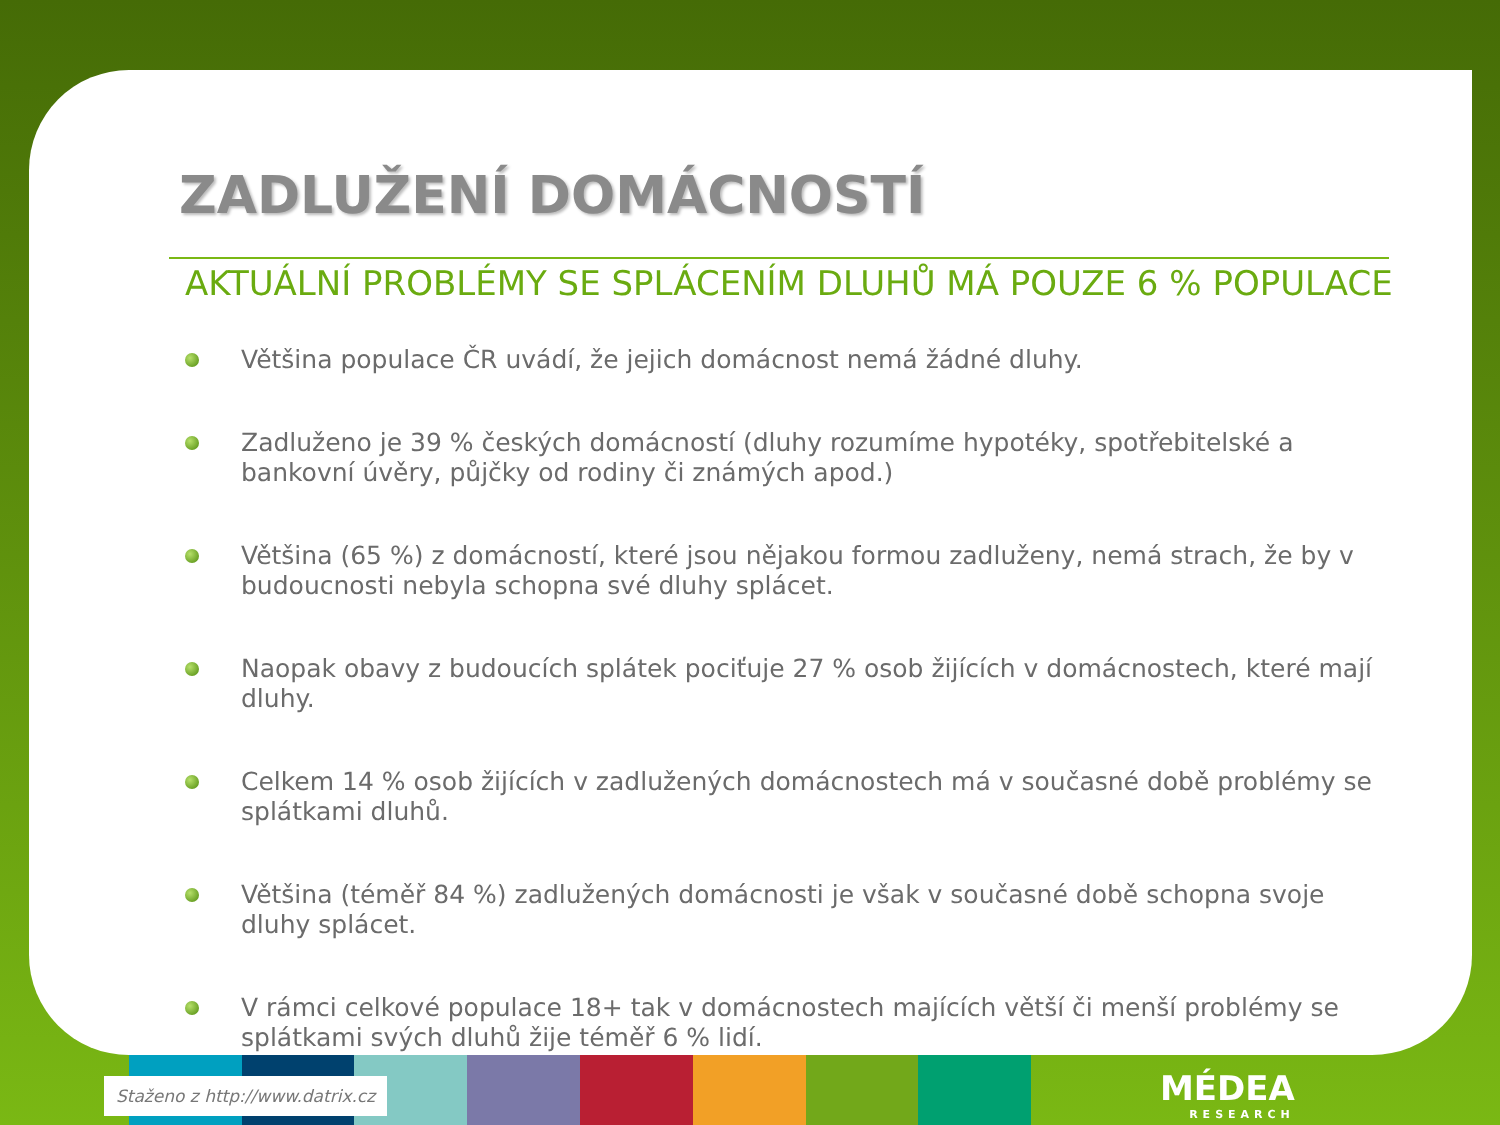ZADLUŽENÍ DOMÁCNOSTÍ
AKTUÁLNÍ PROBLÉMY SE SPLÁCENÍM DLUHŮ MÁ POUZE 6 % POPULACE
Většina populace ČR uvádí, že jejich domácnost nemá žádné dluhy.
Zadluženo je 39 % českých domácností (dluhy rozumíme hypotéky, spotřebitelské a bankovní úvěry, půjčky od rodiny či známých apod.)
Většina (65 %) z domácností, které jsou nějakou formou zadluženy, nemá strach, že by v budoucnosti nebyla schopna své dluhy splácet.
Naopak obavy z budoucích splátek pociťuje 27 % osob žijících v domácnostech, které mají dluhy.
Celkem 14 % osob žijících v zadlužených domácnostech má v současné době problémy se splátkami dluhů.
Většina (téměř 84 %) zadlužených domácnosti je však v současné době schopna svoje dluhy splácet.
V rámci celkové populace 18+ tak v domácnostech majících větší či menší problémy se splátkami svých dluhů žije téměř 6 % lidí.
Staženo z http://www.datrix.cz MÉDEA
RESEARCH